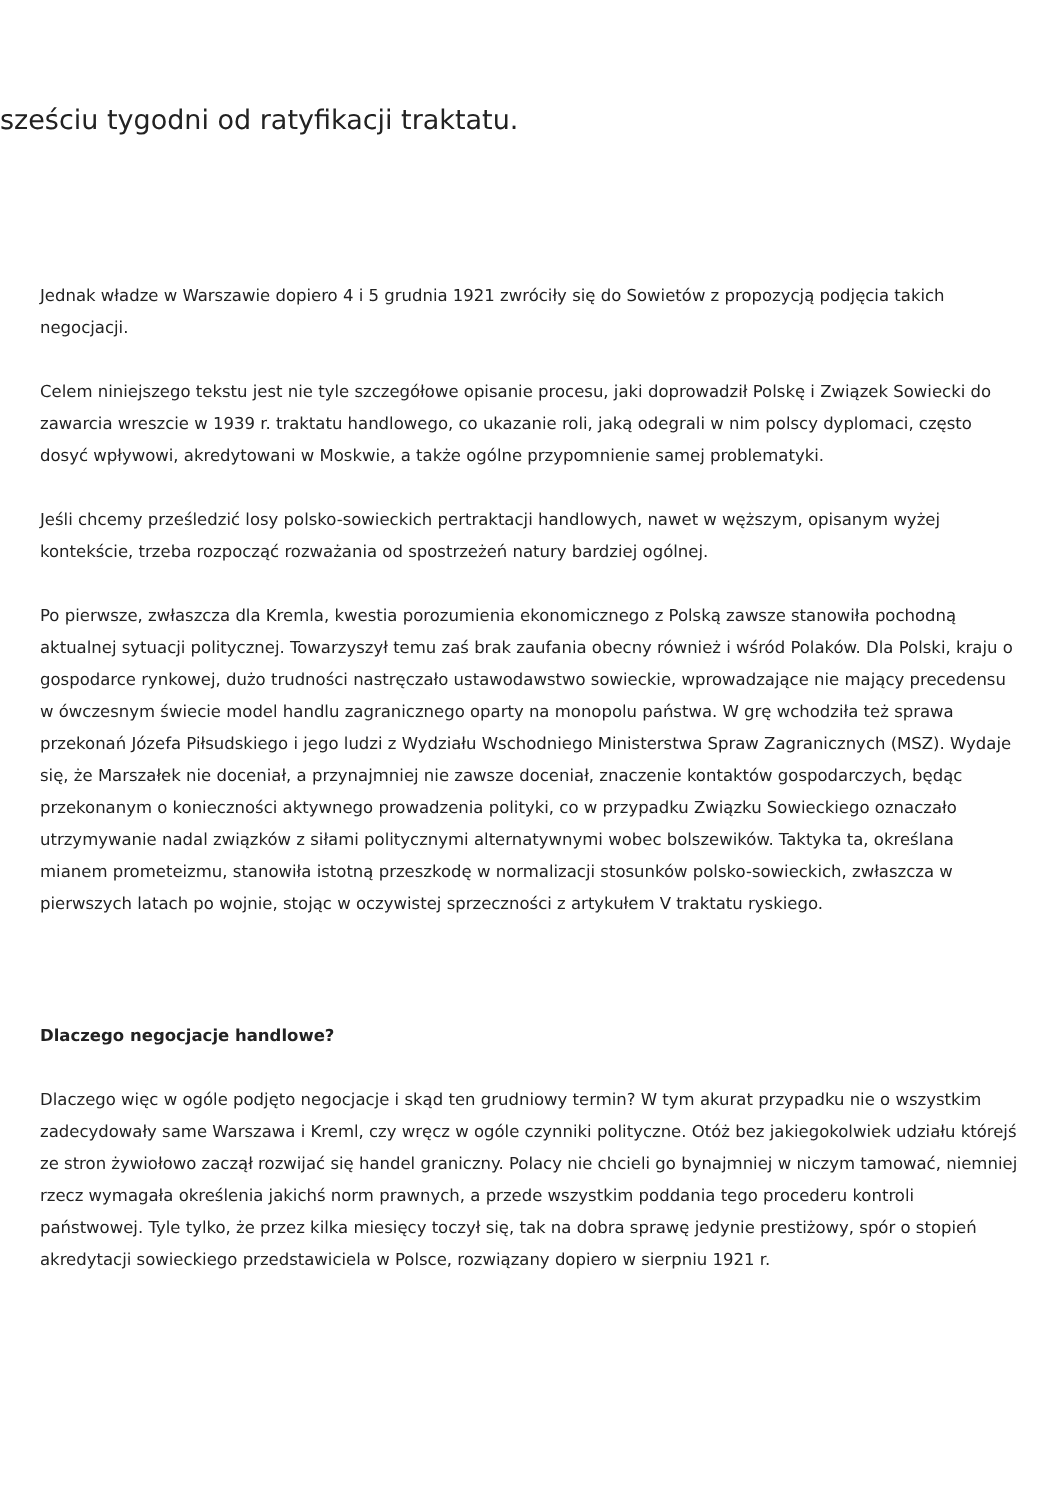sześciu tygodni od ratyfikacji traktatu.
Jednak władze w Warszawie dopiero 4 i 5 grudnia 1921 zwróciły się do Sowietów z propozycją podjęcia takich negocjacji.
Celem niniejszego tekstu jest nie tyle szczegółowe opisanie procesu, jaki doprowadził Polskę i Związek Sowiecki do zawarcia wreszcie w 1939 r. traktatu handlowego, co ukazanie roli, jaką odegrali w nim polscy dyplomaci, często dosyć wpływowi, akredytowani w Moskwie, a także ogólne przypomnienie samej problematyki.
Jeśli chcemy prześledzić losy polsko-sowieckich pertraktacji handlowych, nawet w węższym, opisanym wyżej kontekście, trzeba rozpocząć rozważania od spostrzeżeń natury bardziej ogólnej.
Po pierwsze, zwłaszcza dla Kremla, kwestia porozumienia ekonomicznego z Polską zawsze stanowiła pochodną aktualnej sytuacji politycznej. Towarzyszył temu zaś brak zaufania obecny również i wśród Polaków. Dla Polski, kraju o gospodarce rynkowej, dużo trudności nastręczało ustawodawstwo sowieckie, wprowadzające nie mający precedensu w ówczesnym świecie model handlu zagranicznego oparty na monopolu państwa. W grę wchodziła też sprawa przekonań Józefa Piłsudskiego i jego ludzi z Wydziału Wschodniego Ministerstwa Spraw Zagranicznych (MSZ). Wydaje się, że Marszałek nie doceniał, a przynajmniej nie zawsze doceniał, znaczenie kontaktów gospodarczych, będąc przekonanym o konieczności aktywnego prowadzenia polityki, co w przypadku Związku Sowieckiego oznaczało utrzymywanie nadal związków z siłami politycznymi alternatywnymi wobec bolszewików. Taktyka ta, określana mianem prometeizmu, stanowiła istotną przeszkodę w normalizacji stosunków polsko-sowieckich, zwłaszcza w pierwszych latach po wojnie, stojąc w oczywistej sprzeczności z artykułem V traktatu ryskiego.
Dlaczego negocjacje handlowe?
Dlaczego więc w ogóle podjęto negocjacje i skąd ten grudniowy termin? W tym akurat przypadku nie o wszystkim zadecydowały same Warszawa i Kreml, czy wręcz w ogóle czynniki polityczne. Otóż bez jakiegokolwiek udziału którejś ze stron żywiołowo zaczął rozwijać się handel graniczny. Polacy nie chcieli go bynajmniej w niczym tamować, niemniej rzecz wymagała określenia jakichś norm prawnych, a przede wszystkim poddania tego procederu kontroli państwowej. Tyle tylko, że przez kilka miesięcy toczył się, tak na dobra sprawę jedynie prestiżowy, spór o stopień akredytacji sowieckiego przedstawiciela w Polsce, rozwiązany dopiero w sierpniu 1921 r.